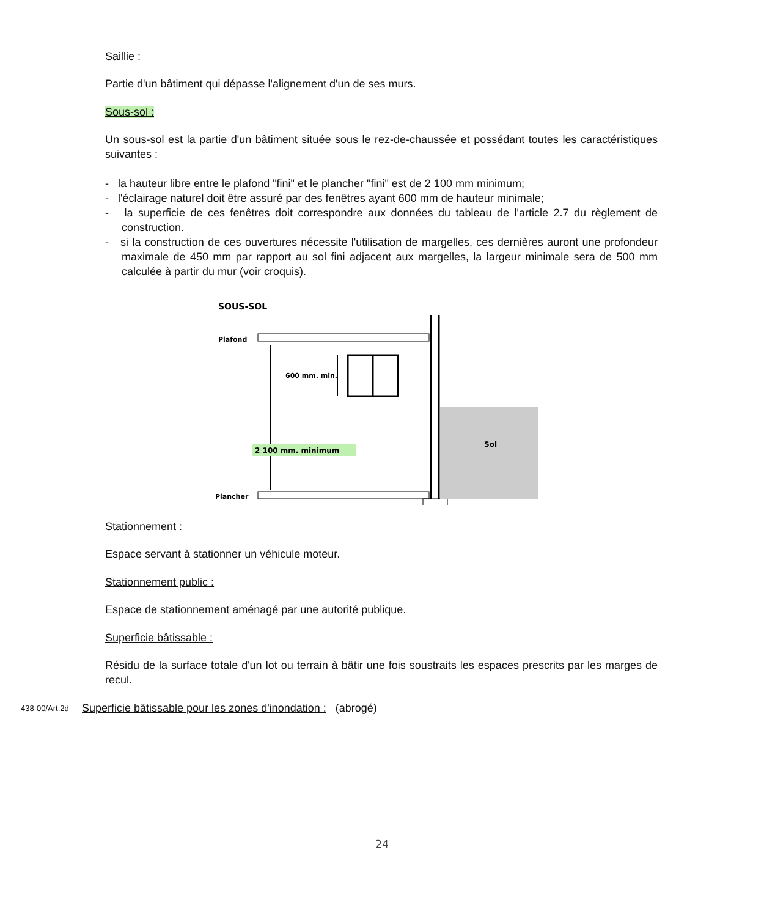Saillie :
Partie d'un bâtiment qui dépasse l'alignement d'un de ses murs.
Sous-sol :
Un sous-sol est la partie d'un bâtiment située sous le rez-de-chaussée et possédant toutes les caractéristiques suivantes :
- la hauteur libre entre le plafond "fini" et le plancher "fini" est de 2 100 mm minimum;
- l'éclairage naturel doit être assuré par des fenêtres ayant 600 mm de hauteur minimale;
- la superficie de ces fenêtres doit correspondre aux données du tableau de l'article 2.7 du règlement de construction.
- si la construction de ces ouvertures nécessite l'utilisation de margelles, ces dernières auront une profondeur maximale de 450 mm par rapport au sol fini adjacent aux margelles, la largeur minimale sera de 500 mm calculée à partir du mur (voir croquis).
SOUS-SOL
Plafond
Plancher
600 mm. min.
2 100 mm. minimum
Sol
Stationnement :
Espace servant à stationner un véhicule moteur.
Stationnement public :
Espace de stationnement aménagé par une autorité publique.
Superficie bâtissable :
Résidu de la surface totale d'un lot ou terrain à bâtir une fois soustraits les espaces prescrits par les marges de recul.
438-00/Art.2d
Superficie bâtissable pour les zones d'inondation : (abrogé)
24